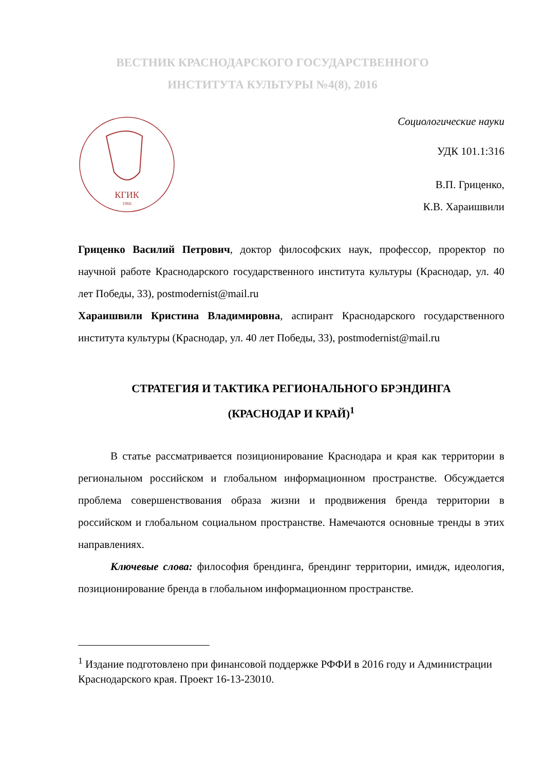ВЕСТНИК КРАСНОДАРСКОГО ГОСУДАРСТВЕННОГО
ИНСТИТУТА КУЛЬТУРЫ №4(8), 2016
КГИК
1966
Социологические науки
УДК 101.1:316
В.П. Гриценко,
К.В. Хараишвили
Гриценко Василий Петрович, доктор философских наук, профессор, проректор по научной работе Краснодарского государственного института культуры (Краснодар, ул. 40 лет Победы, 33), postmodernist@mail.ru
Хараишвили Кристина Владимировна, аспирант Краснодарского государственного института культуры (Краснодар, ул. 40 лет Победы, 33), postmodernist@mail.ru
СТРАТЕГИЯ И ТАКТИКА РЕГИОНАЛЬНОГО БРЭНДИНГА
(КРАСНОДАР И КРАЙ)<sup>1</sup>
В статье рассматривается позиционирование Краснодара и края как территории в региональном российском и глобальном информационном пространстве. Обсуждается проблема совершенствования образа жизни и продвижения бренда территории в российском и глобальном социальном пространстве. Намечаются основные тренды в этих направлениях.
Ключевые слова: философия брендинга, брендинг территории, имидж, идеология, позиционирование бренда в глобальном информационном пространстве.
<sup>1</sup> Издание подготовлено при финансовой поддержке РФФИ в 2016 году и Администрации Краснодарского края. Проект 16-13-23010.